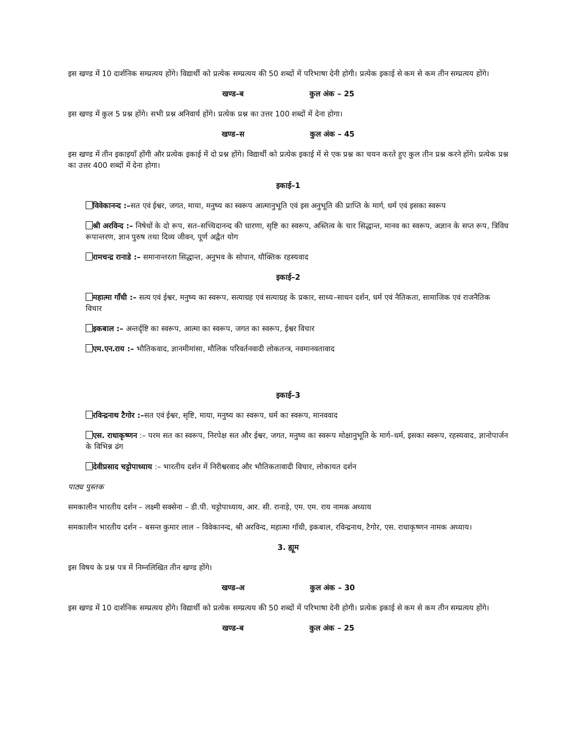इस खण्ड में 10 दार्शनिक सम्प्रत्यय होंगे। विद्यार्थी को प्रत्येक सम्प्रत्यय की 50 शब्दों में परिभाषा देनी होगी। प्रत्येक इकाई से कम से कम तीन सम्प्रत्यय होंगे।
खण्ड–ब कुल अंक – 25
इस खण्ड में कुल 5 प्रश्न होंगे। सभी प्रश्न अनिवार्य होंगे। प्रत्येक प्रश्न का उत्तर 100 शब्दों में देना होगा।
खण्ड–स कुल अंक – 45
इस खण्ड में तीन इकाइयाँ होंगी और प्रत्येक इकाई में दो प्रश्न होंगे। विद्यार्थी को प्रत्येक इकाई में से एक प्रश्न का चयन करते हुए कुल तीन प्रश्न करने होंगे। प्रत्येक प्रश्न का उत्तर 400 शब्दों में देना होगा।
इकाई–1
विवेकानन्द :–सत एवं ईश्वर, जगत, माया, मनुष्य का स्वरूप आत्मानुभूति एवं इस अनुभूति की प्राप्ति के मार्ग, धर्म एवं इसका स्वरूप
श्री अरविन्द :– निषेधों के दो रूप, सत–सच्चिदानन्द की धारणा, सृष्टि का स्वरूप, अस्तित्व के चार सिद्धान्त, मानव का स्वरूप, अज्ञान के सप्त रूप, त्रिविध रूपान्तरण, ज्ञान पुरुष तथा दिव्य जीवन, पूर्ण अद्वैत योग
रामचन्द्र रानाडे :– समानान्तरता सिद्धान्त, अनुभव के सोपान, यौक्तिक रहस्यवाद
इकाई–2
महात्मा गाँधी :– सत्य एवं ईश्वर, मनुष्य का स्वरूप, सत्याग्रह एवं सत्याग्रह के प्रकार, साध्य–साधन दर्शन, धर्म एवं नैतिकता, सामाजिक एवं राजनैतिक विचार
इकबाल :– अन्तर्दृष्टि का स्वरूप, आत्मा का स्वरूप, जगत का स्वरूप, ईश्वर विचार
एम.एन.राय :– भौतिकवाद, ज्ञानमीमांसा, मौलिक परिवर्तनवादी लोकतन्त्र, नवमानवतावाद
इकाई–3
रविन्द्रनाथ टैगोर :–सत एवं ईश्वर, सृष्टि, माया, मनुष्य का स्वरूप, धर्म का स्वरूप, मानववाद
एस. राधाकृष्णन :– परम सत का स्वरूप, निरपेक्ष सत और ईश्वर, जगत, मनुष्य का स्वरूप मोक्षानुभूति के मार्ग–धर्म, इसका स्वरूप, रहस्यवाद, ज्ञानोपार्जन के विभिन्न ढंग
देवीप्रसाद चट्टोपाध्याय :– भारतीय दर्शन में निरीश्वरवाद और भौतिकतावादी विचार, लोकायत दर्शन
पाठ्य पुस्तक
समकालीन भारतीय दर्शन – लक्ष्मी सक्सेना – डी.पी. चट्टोपाध्याय, आर. सी. रानाड़े, एम. एम. राय नामक अध्याय
समकालीन भारतीय दर्शन – बसन्त कुमार लाल – विवेकानन्द, श्री अरविन्द, महात्मा गाँधी, इकबाल, रविन्द्रनाथ, टैगोर, एस. राधाकृष्णन नामक अध्याय।
3. ह्यूम
इस विषय के प्रश्न पत्र में निम्नलिखित तीन खण्ड होंगे।
खण्ड–अ कुल अंक – 30
इस खण्ड में 10 दार्शनिक सम्प्रत्यय होंगे। विद्यार्थी को प्रत्येक सम्प्रत्यय की 50 शब्दों में परिभाषा देनी होगी। प्रत्येक इकाई से कम से कम तीन सम्प्रत्यय होंगे।
खण्ड–ब कुल अंक – 25